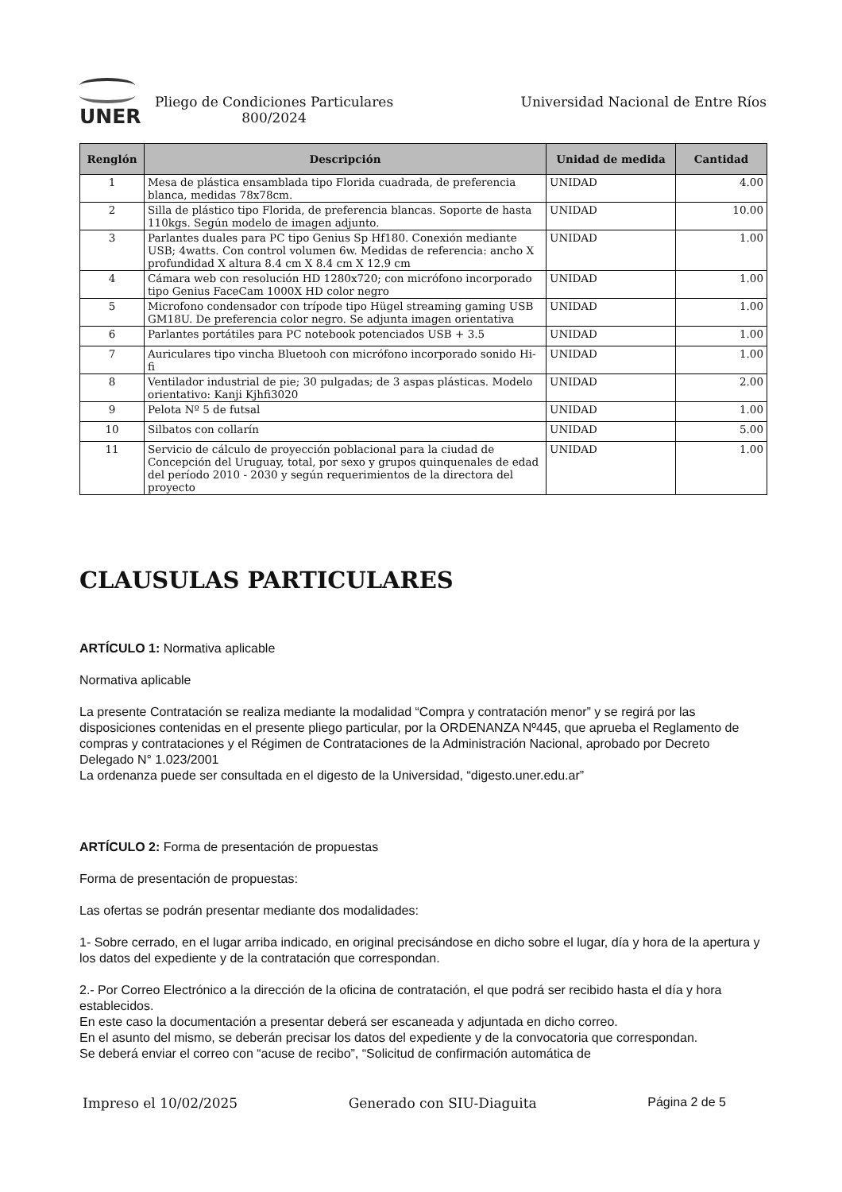UNER
Pliego de Condiciones Particulares 800/2024
Universidad Nacional de Entre Ríos
| Renglón | Descripción | Unidad de medida | Cantidad |
| --- | --- | --- | --- |
| 1 | Mesa de plástica ensamblada tipo Florida cuadrada, de preferencia blanca, medidas 78x78cm. | UNIDAD | 4.00 |
| 2 | Silla de plástico tipo Florida, de preferencia blancas. Soporte de hasta 110kgs. Según modelo de imagen adjunto. | UNIDAD | 10.00 |
| 3 | Parlantes duales para PC tipo Genius Sp Hf180. Conexión mediante USB; 4watts. Con control volumen 6w. Medidas de referencia: ancho X profundidad X altura 8.4 cm X 8.4 cm X 12.9 cm | UNIDAD | 1.00 |
| 4 | Cámara web con resolución HD 1280x720; con micrófono incorporado tipo Genius FaceCam 1000X HD color negro | UNIDAD | 1.00 |
| 5 | Microfono condensador con trípode tipo Hügel streaming gaming USB GM18U. De preferencia color negro. Se adjunta imagen orientativa | UNIDAD | 1.00 |
| 6 | Parlantes portátiles para PC notebook potenciados USB + 3.5 | UNIDAD | 1.00 |
| 7 | Auriculares tipo vincha Bluetooh con micrófono incorporado sonido Hi-fi | UNIDAD | 1.00 |
| 8 | Ventilador industrial de pie; 30 pulgadas; de 3 aspas plásticas. Modelo orientativo: Kanji Kjhfi3020 | UNIDAD | 2.00 |
| 9 | Pelota Nº 5 de futsal | UNIDAD | 1.00 |
| 10 | Silbatos con collarín | UNIDAD | 5.00 |
| 11 | Servicio de cálculo de proyección poblacional para la ciudad de Concepción del Uruguay, total, por sexo y grupos quinquenales de edad del período 2010 - 2030 y según requerimientos de la directora del proyecto | UNIDAD | 1.00 |
CLAUSULAS PARTICULARES
ARTÍCULO 1: Normativa aplicable
Normativa aplicable
La presente Contratación se realiza mediante la modalidad “Compra y contratación menor” y se regirá por las disposiciones contenidas en el presente pliego particular, por la ORDENANZA Nº445, que aprueba el Reglamento de compras y contrataciones y el Régimen de Contrataciones de la Administración Nacional, aprobado por Decreto Delegado N° 1.023/2001
La ordenanza puede ser consultada en el digesto de la Universidad, “digesto.uner.edu.ar”
ARTÍCULO 2: Forma de presentación de propuestas
Forma de presentación de propuestas:
Las ofertas se podrán presentar mediante dos modalidades:
1- Sobre cerrado, en el lugar arriba indicado, en original precisándose en dicho sobre el lugar, día y hora de la apertura y los datos del expediente y de la contratación que correspondan.
2.- Por Correo Electrónico a la dirección de la oficina de contratación, el que podrá ser recibido hasta el día y hora establecidos.
En este caso la documentación a presentar deberá ser escaneada y adjuntada en dicho correo.
En el asunto del mismo, se deberán precisar los datos del expediente y de la convocatoria que correspondan.
Se deberá enviar el correo con “acuse de recibo”, “Solicitud de confirmación automática de
Impreso el 10/02/2025 Generado con SIU-Diaguita Página 2 de 5